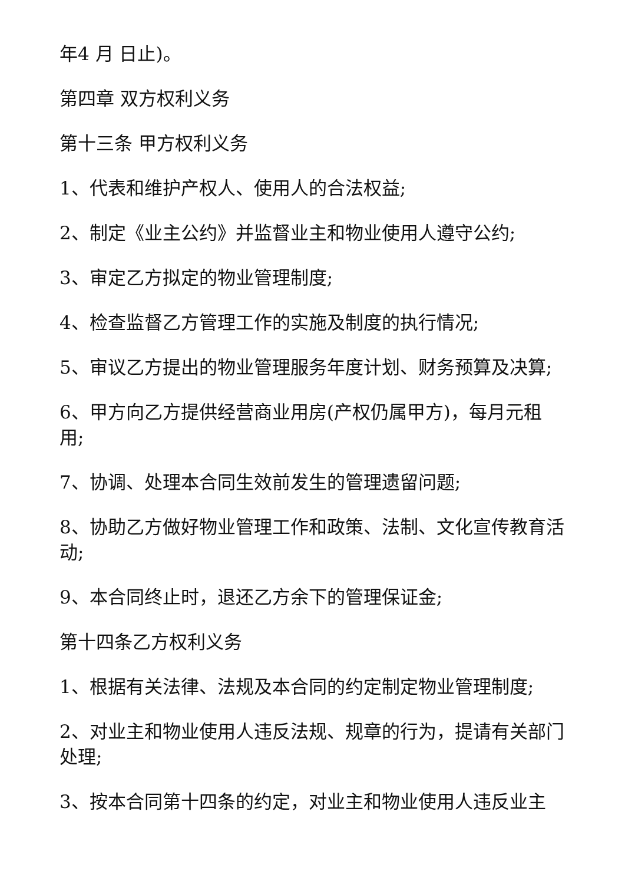年4 月 日止)。
第四章 双方权利义务
第十三条 甲方权利义务
1、代表和维护产权人、使用人的合法权益;
2、制定《业主公约》并监督业主和物业使用人遵守公约;
3、审定乙方拟定的物业管理制度;
4、检查监督乙方管理工作的实施及制度的执行情况;
5、审议乙方提出的物业管理服务年度计划、财务预算及决算;
6、甲方向乙方提供经营商业用房(产权仍属甲方)，每月元租用;
7、协调、处理本合同生效前发生的管理遗留问题;
8、协助乙方做好物业管理工作和政策、法制、文化宣传教育活动;
9、本合同终止时，退还乙方余下的管理保证金;
第十四条乙方权利义务
1、根据有关法律、法规及本合同的约定制定物业管理制度;
2、对业主和物业使用人违反法规、规章的行为，提请有关部门处理;
3、按本合同第十四条的约定，对业主和物业使用人违反业主